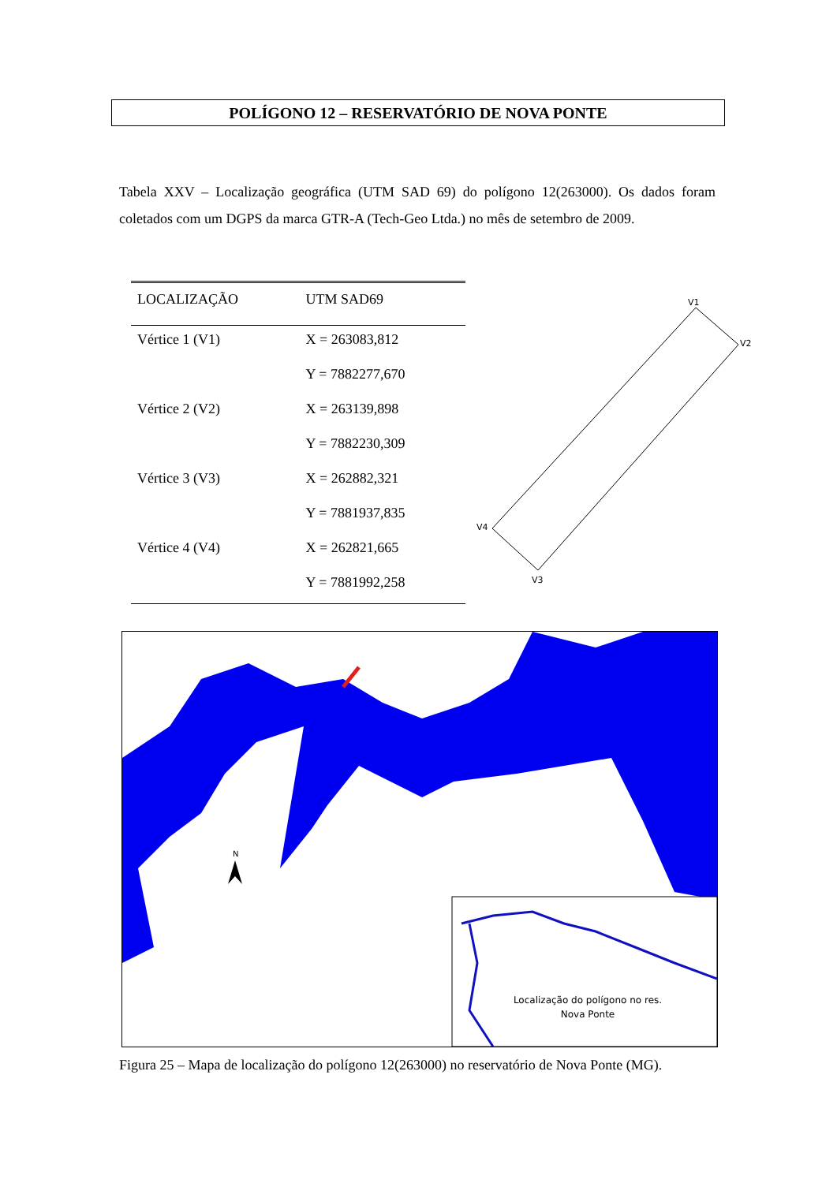POLÍGONO 12 – RESERVATÓRIO DE NOVA PONTE
Tabela XXV – Localização geográfica (UTM SAD 69) do polígono 12(263000). Os dados foram coletados com um DGPS da marca GTR-A (Tech-Geo Ltda.) no mês de setembro de 2009.
| LOCALIZAÇÃO | UTM SAD69 |
| --- | --- |
| Vértice 1 (V1) | X = 263083,812 |
| | Y = 7882277,670 |
| Vértice 2 (V2) | X = 263139,898 |
| | Y = 7882230,309 |
| Vértice 3 (V3) | X = 262882,321 |
| | Y = 7881937,835 |
| Vértice 4 (V4) | X = 262821,665 |
| | Y = 7881992,258 |
V1
V2
V3
V4
N
Localização do polígono no res. Nova Ponte
Figura 25 – Mapa de localização do polígono 12(263000) no reservatório de Nova Ponte (MG).